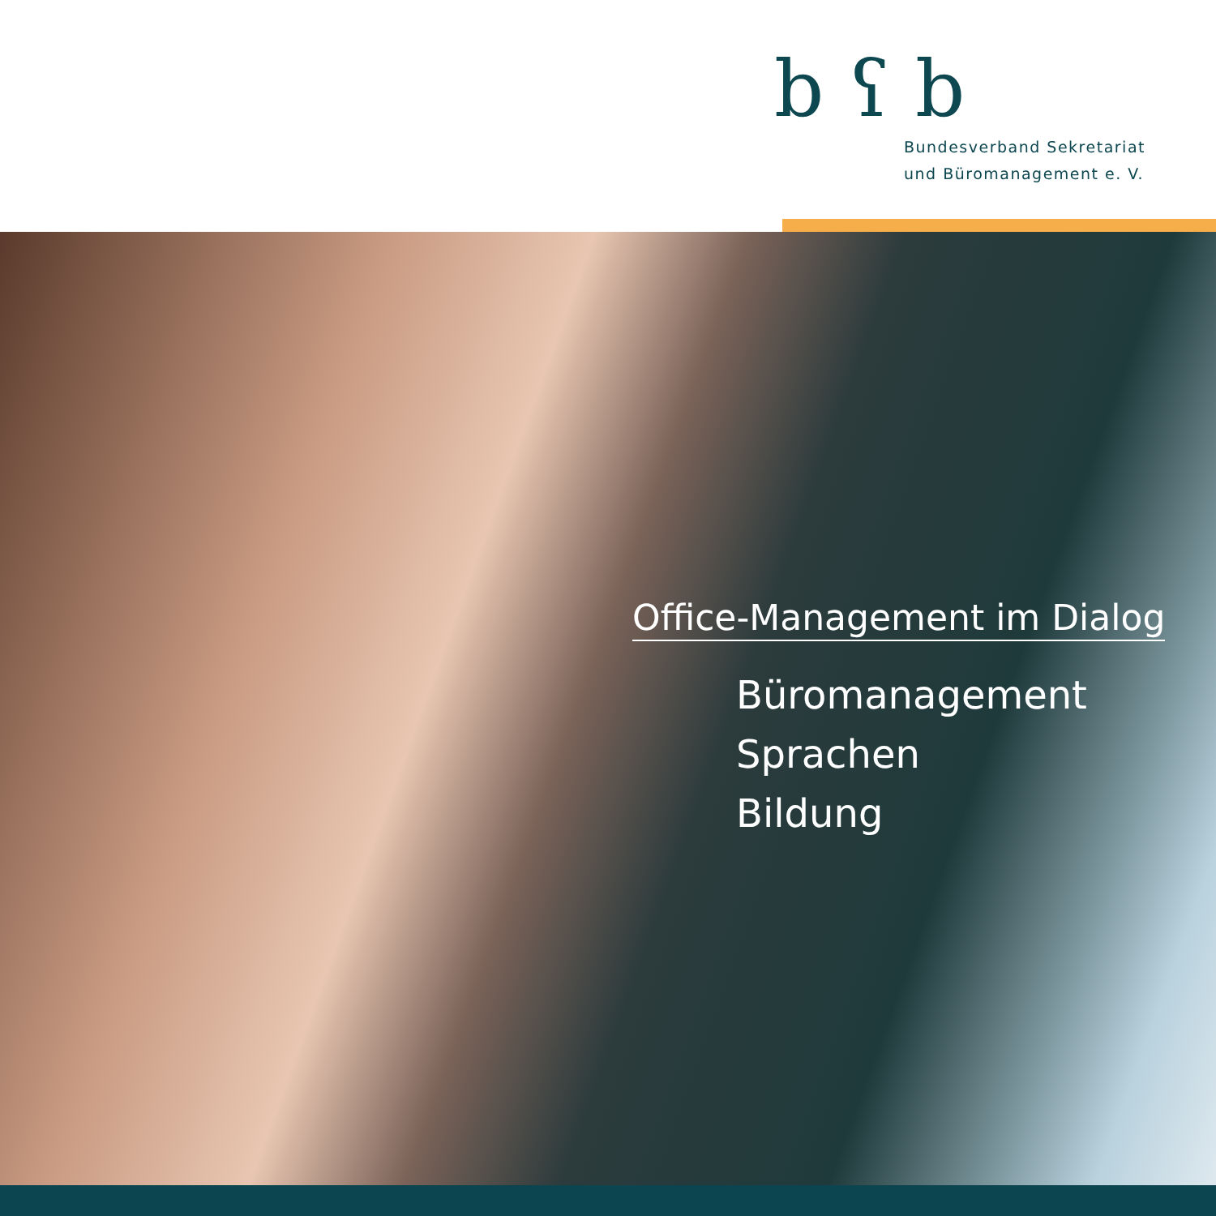b ʕ b
Bundesverband Sekretariat
und Büromanagement e. V.
Office-Management im Dialog
Büromanagement
Sprachen
Bildung